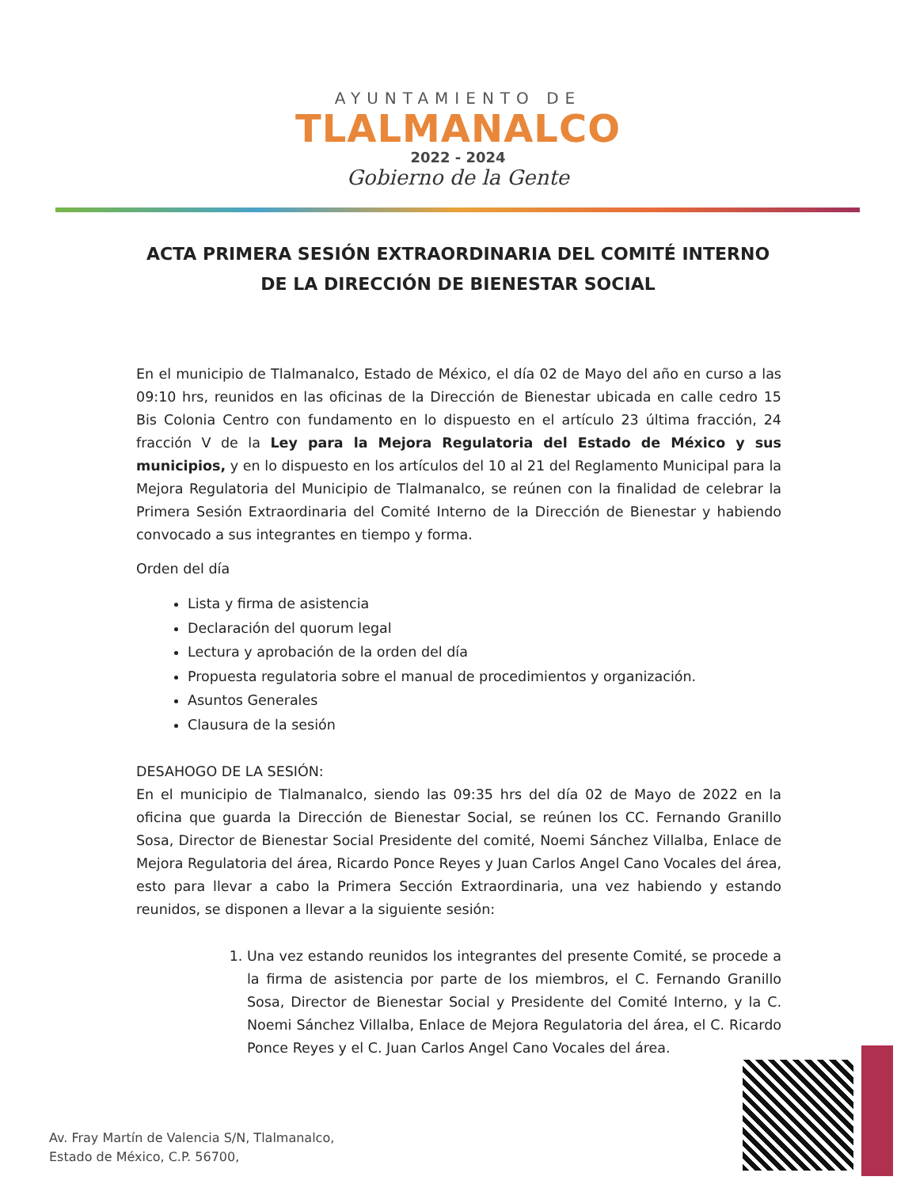AYUNTAMIENTO DE
TLALMANALCO
2022 - 2024
Gobierno de la Gente
ACTA PRIMERA SESIÓN EXTRAORDINARIA DEL COMITÉ INTERNO
DE LA DIRECCIÓN DE BIENESTAR SOCIAL
En el municipio de Tlalmanalco, Estado de México, el día 02 de Mayo del año en curso a las 09:10 hrs, reunidos en las oficinas de la Dirección de Bienestar ubicada en calle cedro 15 Bis Colonia Centro con fundamento en lo dispuesto en el artículo 23 última fracción, 24 fracción V de la Ley para la Mejora Regulatoria del Estado de México y sus municipios, y en lo dispuesto en los artículos del 10 al 21 del Reglamento Municipal para la Mejora Regulatoria del Municipio de Tlalmanalco, se reúnen con la finalidad de celebrar la Primera Sesión Extraordinaria del Comité Interno de la Dirección de Bienestar y habiendo convocado a sus integrantes en tiempo y forma.
Orden del día
Lista y firma de asistencia
Declaración del quorum legal
Lectura y aprobación de la orden del día
Propuesta regulatoria sobre el manual de procedimientos y organización.
Asuntos Generales
Clausura de la sesión
DESAHOGO DE LA SESIÓN:
En el municipio de Tlalmanalco, siendo las 09:35 hrs del día 02 de Mayo de 2022 en la oficina que guarda la Dirección de Bienestar Social, se reúnen los CC. Fernando Granillo Sosa, Director de Bienestar Social Presidente del comité, Noemi Sánchez Villalba, Enlace de Mejora Regulatoria del área, Ricardo Ponce Reyes y Juan Carlos Angel Cano Vocales del área, esto para llevar a cabo la Primera Sección Extraordinaria, una vez habiendo y estando reunidos, se disponen a llevar a la siguiente sesión:
1. Una vez estando reunidos los integrantes del presente Comité, se procede a la firma de asistencia por parte de los miembros, el C. Fernando Granillo Sosa, Director de Bienestar Social y Presidente del Comité Interno, y la C. Noemi Sánchez Villalba, Enlace de Mejora Regulatoria del área, el C. Ricardo Ponce Reyes y el C. Juan Carlos Angel Cano Vocales del área.
Av. Fray Martín de Valencia S/N, Tlalmanalco,
Estado de México, C.P. 56700,